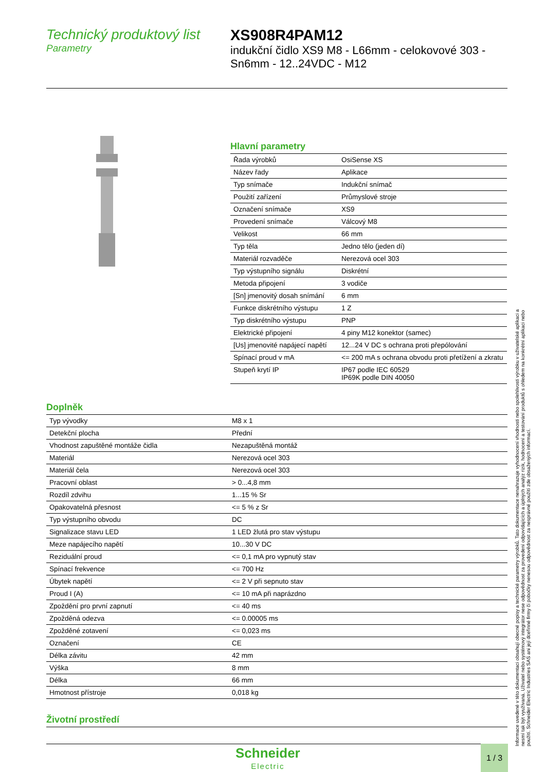Technický produktový list
Parametry
XS908R4PAM12
indukční čidlo XS9 M8 - L66mm - celokovové 303 -
Sn6mm - 12..24VDC - M12
Hlavní parametry
| Řada výrobků | OsiSense XS |
| Název řady | Aplikace |
| Typ snímače | Indukční snímač |
| Použití zařízení | Průmyslové stroje |
| Označení snímače | XS9 |
| Provedení snímače | Válcový M8 |
| Velikost | 66 mm |
| Typ těla | Jedno tělo (jeden dí) |
| Materiál rozvaděče | Nerezová ocel 303 |
| Typ výstupního signálu | Diskrétní |
| Metoda připojení | 3 vodiče |
| [Sn] jmenovitý dosah snímání | 6 mm |
| Funkce diskrétního výstupu | 1 Z |
| Typ diskrétního výstupu | PNP |
| Elektrické připojení | 4 piny M12 konektor (samec) |
| [Us] jmenovité napájecí napětí | 12...24 V DC s ochrana proti přepólování |
| Spínací proud v mA | <= 200 mA s ochrana obvodu proti přetížení a zkratu |
| Stupeň krytí IP | IP67 podle IEC 60529 IP69K podle DIN 40050 |
Doplněk
| Typ vývodky | M8 x 1 |
| Detekční plocha | Přední |
| Vhodnost zapuštěné montáže čidla | Nezapuštěná montáž |
| Materiál | Nerezová ocel 303 |
| Materiál čela | Nerezová ocel 303 |
| Pracovní oblast | > 0...4,8 mm |
| Rozdíl zdvihu | 1...15 % Sr |
| Opakovatelná přesnost | <= 5 % z Sr |
| Typ výstupního obvodu | DC |
| Signalizace stavu LED | 1 LED žlutá pro stav výstupu |
| Meze napájecího napětí | 10...30 V DC |
| Reziduální proud | <= 0,1 mA pro vypnutý stav |
| Spínací frekvence | <= 700 Hz |
| Úbytek napětí | <= 2 V při sepnuto stav |
| Proud I (A) | <= 10 mA při naprázdno |
| Zpoždění pro první zapnutí | <= 40 ms |
| Zpožděná odezva | <= 0.00005 ms |
| Zpožděné zotavení | <= 0,023 ms |
| Označení | CE |
| Délka závitu | 42 mm |
| Výška | 8 mm |
| Délka | 66 mm |
| Hmotnost přístroje | 0,018 kg |
Životní prostředí
Informace uvedené v této dokumentaci obsahují obecné popisy a technické parametry výrobků. Tato dokumentace nenahrazuje vyhodnocení vhodnosti nebo spolehlivosti výrobku v uživatelské aplikaci a nesmí tak být využívaná. Uživatel nebo systémový integrátor nese odpovědnost za provedení odpovídajících a úplných analýz rizik, hodnocení a testování produktů s ohledem na konkrétní aplikaci nebo použití. Schneider Electric Industries SAS ani její dceřinné firmy či pobočky nenesou odpovědnost za nesprávné použití zde obsažených informací.
Schneider
Electric
1 / 3